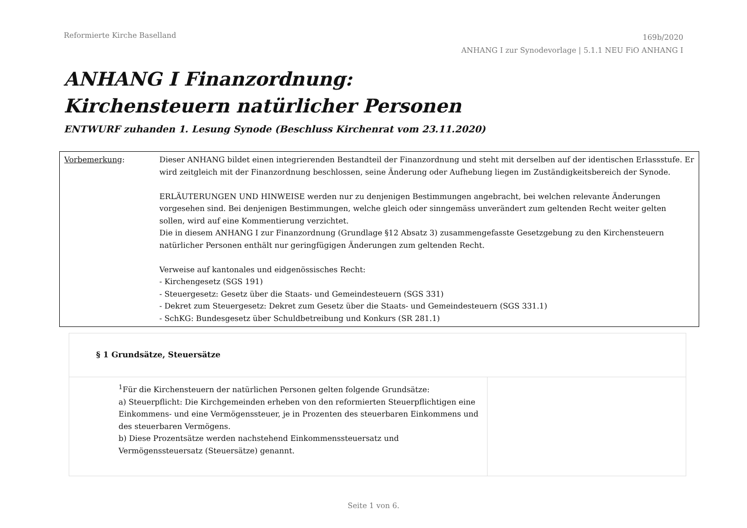Reformierte Kirche Baselland
169b/2020
ANHANG I zur Synodevorlage | 5.1.1 NEU FiO ANHANG I
ANHANG I Finanzordnung:
Kirchensteuern natürlicher Personen
ENTWURF zuhanden 1. Lesung Synode (Beschluss Kirchenrat vom 23.11.2020)
Vorbemerkung: Dieser ANHANG bildet einen integrierenden Bestandteil der Finanzordnung und steht mit derselben auf der identischen Erlassstufe. Er wird zeitgleich mit der Finanzordnung beschlossen, seine Änderung oder Aufhebung liegen im Zuständigkeitsbereich der Synode.
ERLÄUTERUNGEN UND HINWEISE werden nur zu denjenigen Bestimmungen angebracht, bei welchen relevante Änderungen vorgesehen sind. Bei denjenigen Bestimmungen, welche gleich oder sinngemäss unverändert zum geltenden Recht weiter gelten sollen, wird auf eine Kommentierung verzichtet.
Die in diesem ANHANG I zur Finanzordnung (Grundlage §12 Absatz 3) zusammengefasste Gesetzgebung zu den Kirchensteuern natürlicher Personen enthält nur geringfügigen Änderungen zum geltenden Recht.
Verweise auf kantonales und eidgenössisches Recht:
- Kirchengesetz (SGS 191)
- Steuergesetz: Gesetz über die Staats- und Gemeindesteuern (SGS 331)
- Dekret zum Steuergesetz: Dekret zum Gesetz über die Staats- und Gemeindesteuern (SGS 331.1)
- SchKG: Bundesgesetz über Schuldbetreibung und Konkurs (SR 281.1)
| § 1 Grundsätze, Steuersätze | |
| <sup>1</sup> Für die Kirchensteuern der natürlichen Personen gelten folgende Grundsätze: a) Steuerpflicht: Die Kirchgemeinden erheben von den reformierten Steuerpflichtigen eine Einkommens- und eine Vermögenssteuer, je in Prozenten des steuerbaren Einkommens und des steuerbaren Vermögens. b) Diese Prozentsätze werden nachstehend Einkommenssteuersatz und Vermögenssteuersatz (Steuersätze) genannt. | |
Seite 1 von 6.